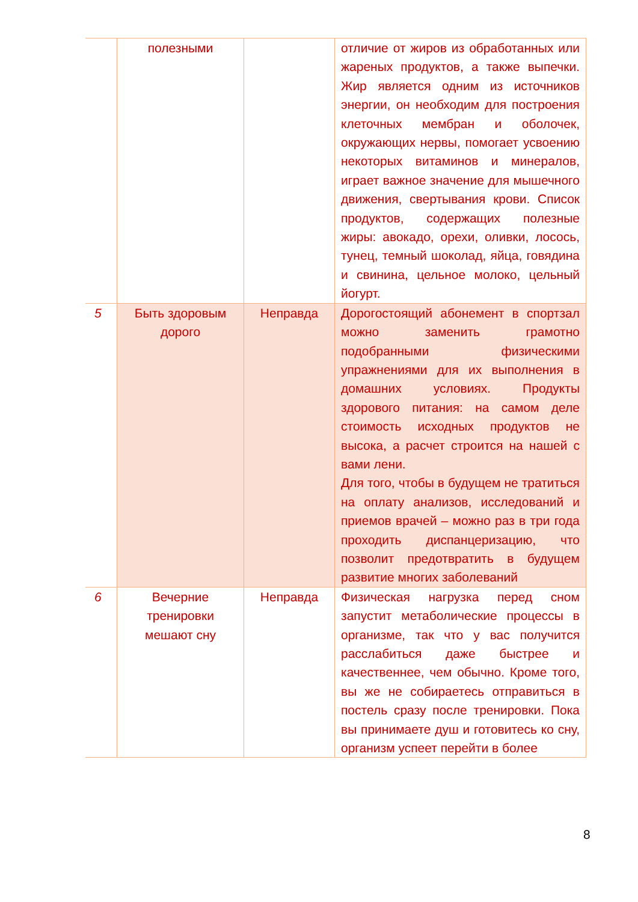| | полезными | | отличие от жиров из обработанных или жареных продуктов, а также выпечки. Жир является одним из источников энергии, он необходим для построения клеточных мембран и оболочек, окружающих нервы, помогает усвоению некоторых витаминов и минералов, играет важное значение для мышечного движения, свертывания крови. Список продуктов, содержащих полезные жиры: авокадо, орехи, оливки, лосось, тунец, темный шоколад, яйца, говядина и свинина, цельное молоко, цельный йогурт. |
| 5 | Быть здоровым дорого | Неправда | Дорогостоящий абонемент в спортзал можно заменить грамотно подобранными физическими упражнениями для их выполнения в домашних условиях. Продукты здорового питания: на самом деле стоимость исходных продуктов не высока, а расчет строится на нашей с вами лени. Для того, чтобы в будущем не тратиться на оплату анализов, исследований и приемов врачей – можно раз в три года проходить диспанцеризацию, что позволит предотвратить в будущем развитие многих заболеваний |
| 6 | Вечерние тренировки мешают сну | Неправда | Физическая нагрузка перед сном запустит метаболические процессы в организме, так что у вас получится расслабиться даже быстрее и качественнее, чем обычно. Кроме того, вы же не собираетесь отправиться в постель сразу после тренировки. Пока вы принимаете душ и готовитесь ко сну, организм успеет перейти в более |
8